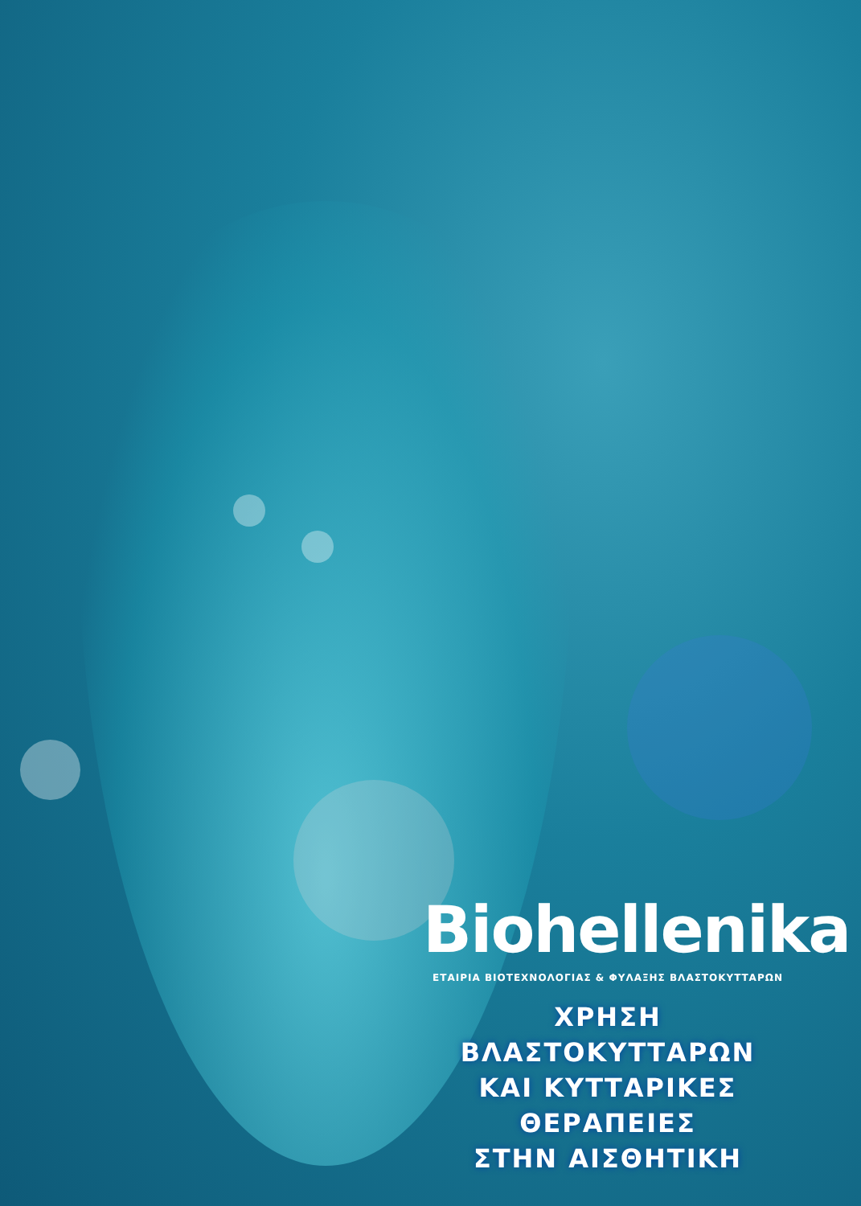Biohellenika
ΕΤΑΙΡΙΑ ΒΙΟΤΕΧΝΟΛΟΓΙΑΣ & ΦΥΛΑΞΗΣ ΒΛΑΣΤΟΚΥΤΤΑΡΩΝ
ΧΡΗΣΗ ΒΛΑΣΤΟΚΥΤΤΑΡΩΝ
ΚΑΙ ΚΥΤΤΑΡΙΚΕΣ ΘΕΡΑΠΕΙΕΣ
ΣΤΗΝ ΑΙΣΘΗΤΙΚΗ